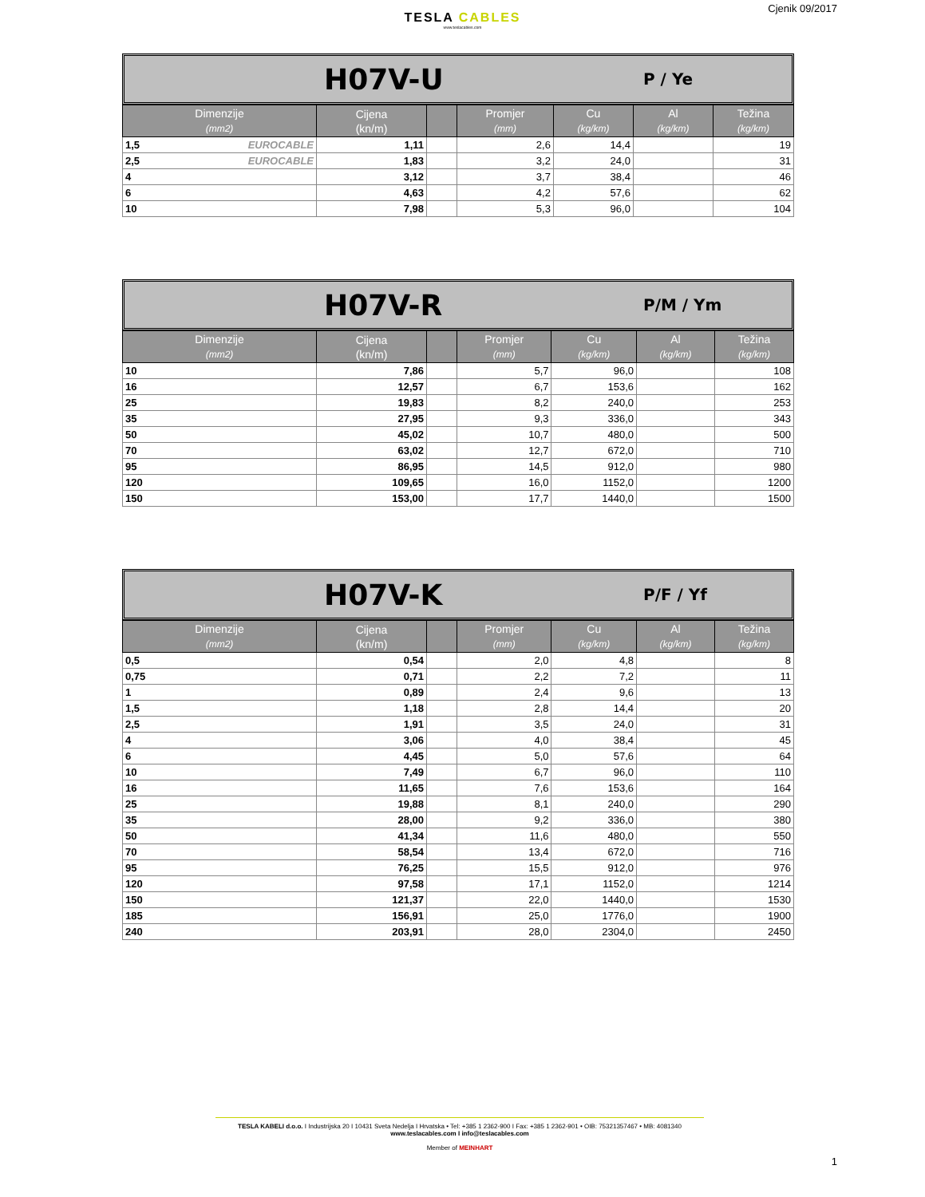Cjenik 09/2017
TESLA CABLES
www.teslacables.com
H07V-U
P / Ye
| Dimenzije (mm2) | Cijena (kn/m) | | Promjer (mm) | Cu (kg/km) | Al (kg/km) | Težina (kg/km) |
| --- | --- | --- | --- | --- | --- | --- |
| 1,5 EUROCABLE | 1,11 | | 2,6 | 14,4 | | 19 |
| 2,5 EUROCABLE | 1,83 | | 3,2 | 24,0 | | 31 |
| 4 | 3,12 | | 3,7 | 38,4 | | 46 |
| 6 | 4,63 | | 4,2 | 57,6 | | 62 |
| 10 | 7,98 | | 5,3 | 96,0 | | 104 |
H07V-R
P/M / Ym
| Dimenzije (mm2) | Cijena (kn/m) | | Promjer (mm) | Cu (kg/km) | Al (kg/km) | Težina (kg/km) |
| --- | --- | --- | --- | --- | --- | --- |
| 10 | 7,86 | | 5,7 | 96,0 | | 108 |
| 16 | 12,57 | | 6,7 | 153,6 | | 162 |
| 25 | 19,83 | | 8,2 | 240,0 | | 253 |
| 35 | 27,95 | | 9,3 | 336,0 | | 343 |
| 50 | 45,02 | | 10,7 | 480,0 | | 500 |
| 70 | 63,02 | | 12,7 | 672,0 | | 710 |
| 95 | 86,95 | | 14,5 | 912,0 | | 980 |
| 120 | 109,65 | | 16,0 | 1152,0 | | 1200 |
| 150 | 153,00 | | 17,7 | 1440,0 | | 1500 |
H07V-K
P/F / Yf
| Dimenzije (mm2) | Cijena (kn/m) | | Promjer (mm) | Cu (kg/km) | Al (kg/km) | Težina (kg/km) |
| --- | --- | --- | --- | --- | --- | --- |
| 0,5 | 0,54 | | 2,0 | 4,8 | | 8 |
| 0,75 | 0,71 | | 2,2 | 7,2 | | 11 |
| 1 | 0,89 | | 2,4 | 9,6 | | 13 |
| 1,5 | 1,18 | | 2,8 | 14,4 | | 20 |
| 2,5 | 1,91 | | 3,5 | 24,0 | | 31 |
| 4 | 3,06 | | 4,0 | 38,4 | | 45 |
| 6 | 4,45 | | 5,0 | 57,6 | | 64 |
| 10 | 7,49 | | 6,7 | 96,0 | | 110 |
| 16 | 11,65 | | 7,6 | 153,6 | | 164 |
| 25 | 19,88 | | 8,1 | 240,0 | | 290 |
| 35 | 28,00 | | 9,2 | 336,0 | | 380 |
| 50 | 41,34 | | 11,6 | 480,0 | | 550 |
| 70 | 58,54 | | 13,4 | 672,0 | | 716 |
| 95 | 76,25 | | 15,5 | 912,0 | | 976 |
| 120 | 97,58 | | 17,1 | 1152,0 | | 1214 |
| 150 | 121,37 | | 22,0 | 1440,0 | | 1530 |
| 185 | 156,91 | | 25,0 | 1776,0 | | 1900 |
| 240 | 203,91 | | 28,0 | 2304,0 | | 2450 |
TESLA KABELI d.o.o. I Industrijska 20 I 10431 Sveta Nedelja I Hrvatska • Tel: +385 1 2362-900 I Fax: +385 1 2362-901 • OIB: 75321357467 • MB: 4081340
www.teslacables.com I info@teslacables.com
Member of MEINHART
1